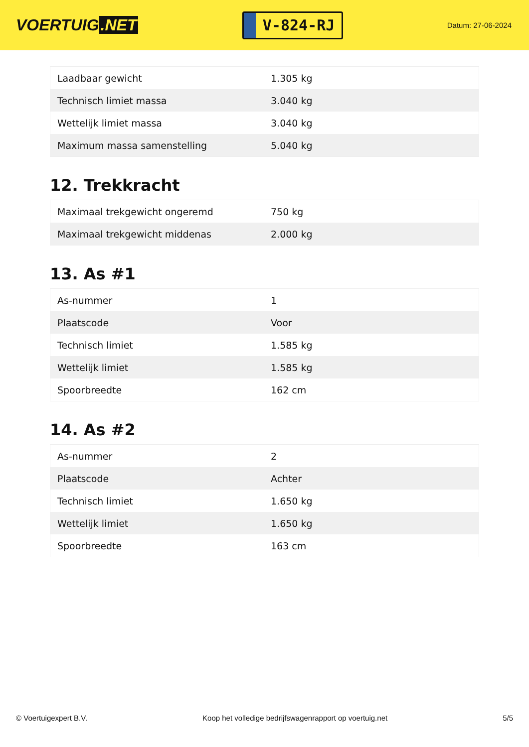VOERTUIG.NET
V-824-RJ
Datum: 27-06-2024
| Laadbaar gewicht | 1.305 kg |
| Technisch limiet massa | 3.040 kg |
| Wettelijk limiet massa | 3.040 kg |
| Maximum massa samenstelling | 5.040 kg |
12. Trekkracht
| Maximaal trekgewicht ongeremd | 750 kg |
| Maximaal trekgewicht middenas | 2.000 kg |
13. As #1
| As-nummer | 1 |
| Plaatscode | Voor |
| Technisch limiet | 1.585 kg |
| Wettelijk limiet | 1.585 kg |
| Spoorbreedte | 162 cm |
14. As #2
| As-nummer | 2 |
| Plaatscode | Achter |
| Technisch limiet | 1.650 kg |
| Wettelijk limiet | 1.650 kg |
| Spoorbreedte | 163 cm |
© Voertuigexpert B.V. Koop het volledige bedrijfswagenrapport op voertuig.net 5/5